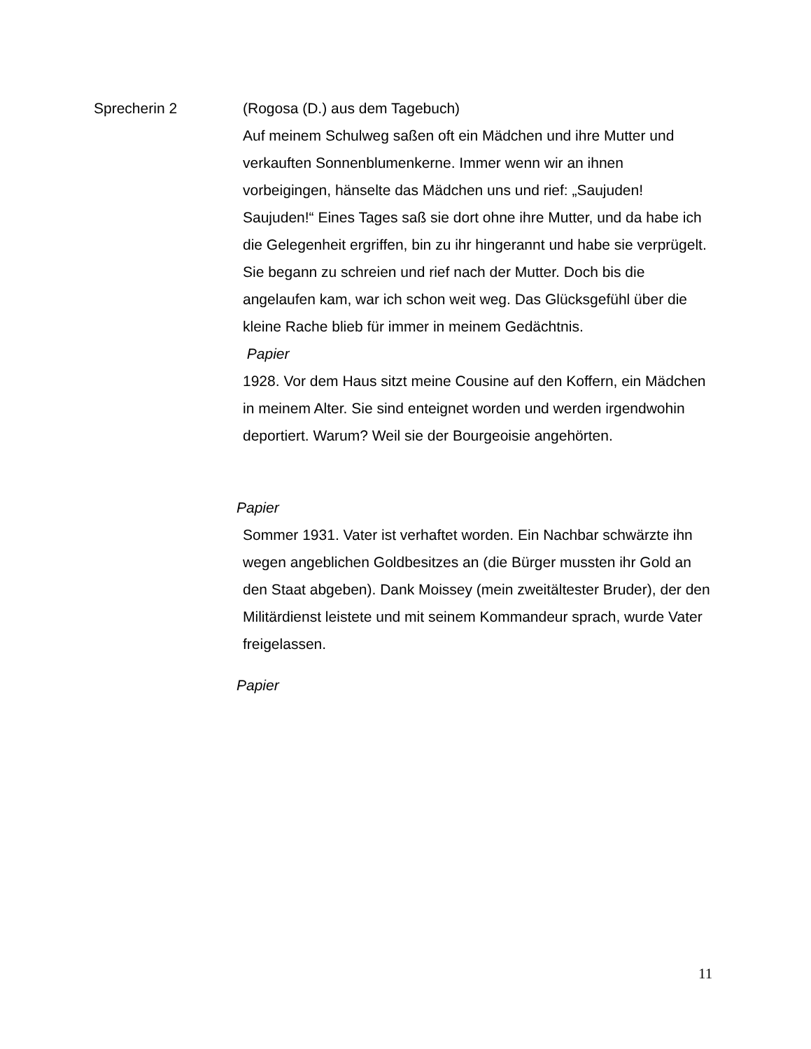Sprecherin 2 (Rogosa (D.) aus dem Tagebuch)
Auf meinem Schulweg saßen oft ein Mädchen und ihre Mutter und verkauften Sonnenblumenkerne. Immer wenn wir an ihnen vorbeigingen, hänselte das Mädchen uns und rief: „Saujuden! Saujuden!“ Eines Tages saß sie dort ohne ihre Mutter, und da habe ich die Gelegenheit ergriffen, bin zu ihr hingerannt und habe sie verprügelt. Sie begann zu schreien und rief nach der Mutter. Doch bis die angelaufen kam, war ich schon weit weg. Das Glücksgefühl über die kleine Rache blieb für immer in meinem Gedächtnis.
Papier
1928. Vor dem Haus sitzt meine Cousine auf den Koffern, ein Mädchen in meinem Alter. Sie sind enteignet worden und werden irgendwohin deportiert. Warum? Weil sie der Bourgeoisie angehörten.
Papier
Sommer 1931. Vater ist verhaftet worden. Ein Nachbar schwärzte ihn wegen angeblichen Goldbesitzes an (die Bürger mussten ihr Gold an den Staat abgeben). Dank Moissey (mein zweitältester Bruder), der den Militärdienst leistete und mit seinem Kommandeur sprach, wurde Vater freigelassen.
Papier
11